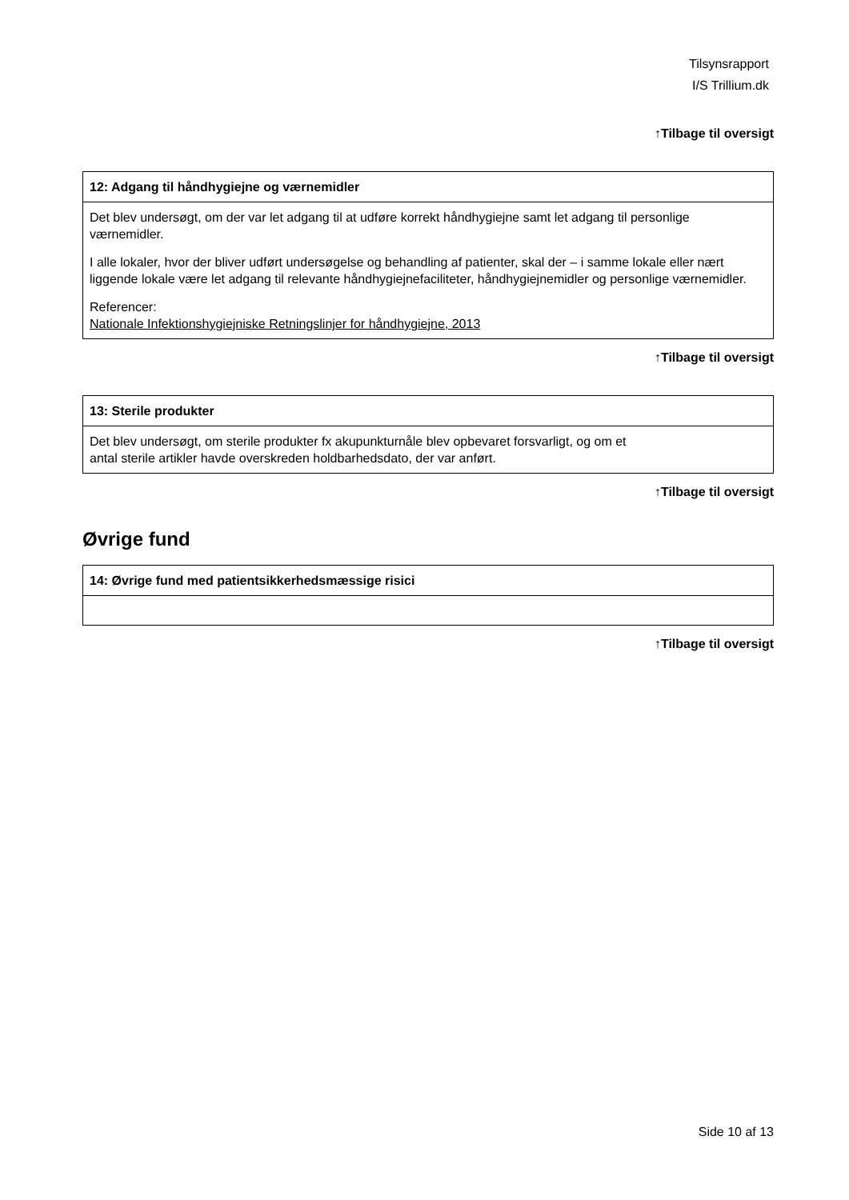Tilsynsrapport
I/S Trillium.dk
↑Tilbage til oversigt
| 12: Adgang til håndhygiejne og værnemidler |
| --- |
| Det blev undersøgt, om der var let adgang til at udføre korrekt håndhygiejne samt let adgang til personlige værnemidler. I alle lokaler, hvor der bliver udført undersøgelse og behandling af patienter, skal der – i samme lokale eller nært liggende lokale være let adgang til relevante håndhygiejnefaciliteter, håndhygiejnemidler og personlige værnemidler. Referencer: Nationale Infektionshygiejniske Retningslinjer for håndhygiejne, 2013 |
↑Tilbage til oversigt
| 13: Sterile produkter |
| --- |
| Det blev undersøgt, om sterile produkter fx akupunkturnåle blev opbevaret forsvarligt, og om et antal sterile artikler havde overskreden holdbarhedsdato, der var anført. |
↑Tilbage til oversigt
Øvrige fund
| 14: Øvrige fund med patientsikkerhedsmæssige risici |
| --- |
↑Tilbage til oversigt
Side 10 af 13